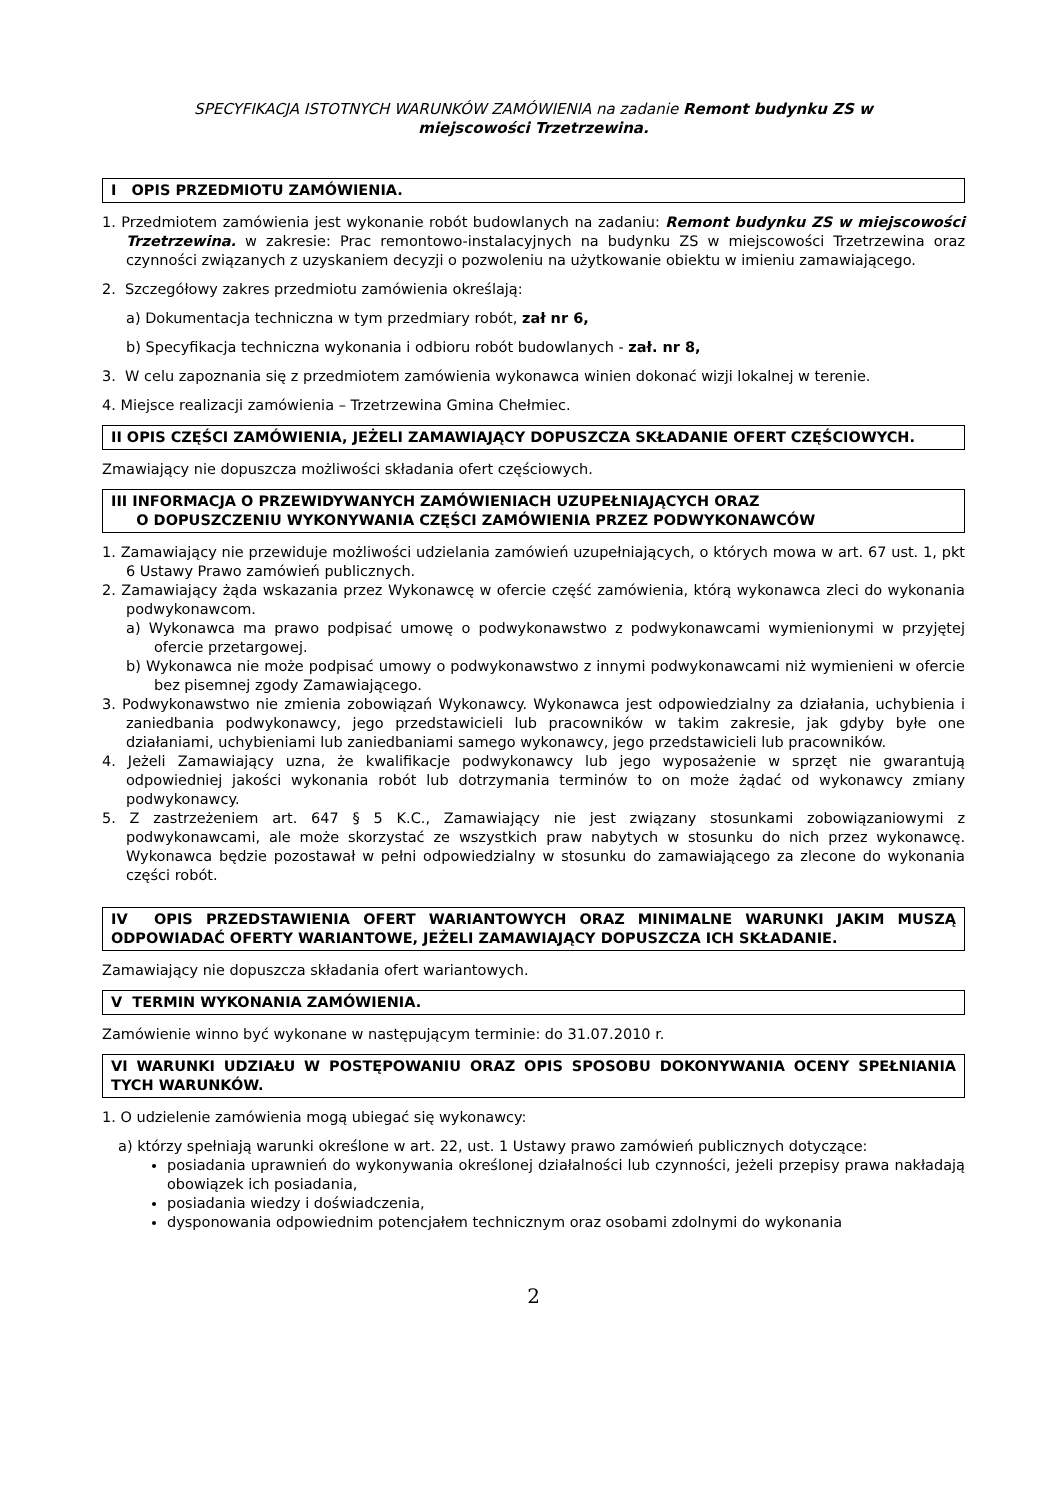SPECYFIKACJA ISTOTNYCH WARUNKÓW ZAMÓWIENIA na zadanie Remont budynku ZS w
miejscowości Trzetrzewina.
I OPIS PRZEDMIOTU ZAMÓWIENIA.
1. Przedmiotem zamówienia jest wykonanie robót budowlanych na zadaniu: Remont budynku ZS w miejscowości Trzetrzewina. w zakresie: Prac remontowo-instalacyjnych na budynku ZS w miejscowości Trzetrzewina oraz czynności związanych z uzyskaniem decyzji o pozwoleniu na użytkowanie obiektu w imieniu zamawiającego.
2. Szczegółowy zakres przedmiotu zamówienia określają:
a) Dokumentacja techniczna w tym przedmiary robót, zał nr 6,
b) Specyfikacja techniczna wykonania i odbioru robót budowlanych - zał. nr 8,
3. W celu zapoznania się z przedmiotem zamówienia wykonawca winien dokonać wizji lokalnej w terenie.
4. Miejsce realizacji zamówienia – Trzetrzewina Gmina Chełmiec.
II OPIS CZĘŚCI ZAMÓWIENIA, JEŻELI ZAMAWIAJĄCY DOPUSZCZA SKŁADANIE OFERT CZĘŚCIOWYCH.
Zmawiający nie dopuszcza możliwości składania ofert częściowych.
III INFORMACJA O PRZEWIDYWANYCH ZAMÓWIENIACH UZUPEŁNIAJĄCYCH ORAZ
O DOPUSZCZENIU WYKONYWANIA CZĘŚCI ZAMÓWIENIA PRZEZ PODWYKONAWCÓW
1. Zamawiający nie przewiduje możliwości udzielania zamówień uzupełniających, o których mowa w art. 67 ust. 1, pkt 6 Ustawy Prawo zamówień publicznych.
2. Zamawiający żąda wskazania przez Wykonawcę w ofercie część zamówienia, którą wykonawca zleci do wykonania podwykonawcom.
a) Wykonawca ma prawo podpisać umowę o podwykonawstwo z podwykonawcami wymienionymi w przyjętej ofercie przetargowej.
b) Wykonawca nie może podpisać umowy o podwykonawstwo z innymi podwykonawcami niż wymienieni w ofercie bez pisemnej zgody Zamawiającego.
3. Podwykonawstwo nie zmienia zobowiązań Wykonawcy. Wykonawca jest odpowiedzialny za działania, uchybienia i zaniedbania podwykonawcy, jego przedstawicieli lub pracowników w takim zakresie, jak gdyby byłe one działaniami, uchybieniami lub zaniedbaniami samego wykonawcy, jego przedstawicieli lub pracowników.
4. Jeżeli Zamawiający uzna, że kwalifikacje podwykonawcy lub jego wyposażenie w sprzęt nie gwarantują odpowiedniej jakości wykonania robót lub dotrzymania terminów to on może żądać od wykonawcy zmiany podwykonawcy.
5. Z zastrzeżeniem art. 647 § 5 K.C., Zamawiający nie jest związany stosunkami zobowiązaniowymi z podwykonawcami, ale może skorzystać ze wszystkich praw nabytych w stosunku do nich przez wykonawcę. Wykonawca będzie pozostawał w pełni odpowiedzialny w stosunku do zamawiającego za zlecone do wykonania części robót.
IV OPIS PRZEDSTAWIENIA OFERT WARIANTOWYCH ORAZ MINIMALNE WARUNKI JAKIM MUSZĄ ODPOWIADAĆ OFERTY WARIANTOWE, JEŻELI ZAMAWIAJĄCY DOPUSZCZA ICH SKŁADANIE.
Zamawiający nie dopuszcza składania ofert wariantowych.
V TERMIN WYKONANIA ZAMÓWIENIA.
Zamówienie winno być wykonane w następującym terminie: do 31.07.2010 r.
VI WARUNKI UDZIAŁU W POSTĘPOWANIU ORAZ OPIS SPOSOBU DOKONYWANIA OCENY SPEŁNIANIA TYCH WARUNKÓW.
1. O udzielenie zamówienia mogą ubiegać się wykonawcy:
a) którzy spełniają warunki określone w art. 22, ust. 1 Ustawy prawo zamówień publicznych dotyczące:
posiadania uprawnień do wykonywania określonej działalności lub czynności, jeżeli przepisy prawa nakładają obowiązek ich posiadania,
posiadania wiedzy i doświadczenia,
dysponowania odpowiednim potencjałem technicznym oraz osobami zdolnymi do wykonania
2